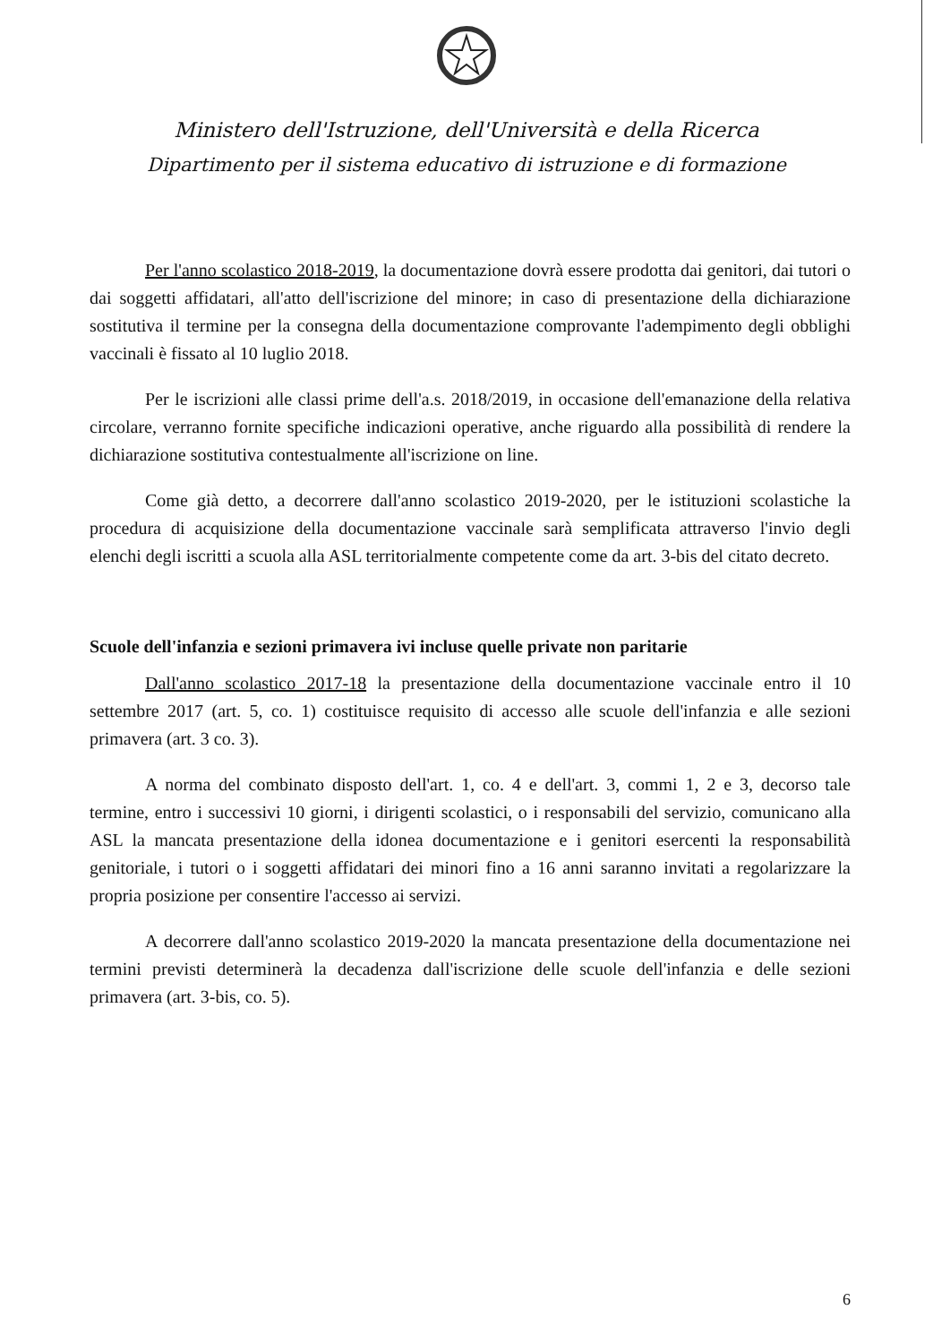Ministero dell'Istruzione, dell'Università e della Ricerca
Dipartimento per il sistema educativo di istruzione e di formazione
Per l'anno scolastico 2018-2019, la documentazione dovrà essere prodotta dai genitori, dai tutori o dai soggetti affidatari, all'atto dell'iscrizione del minore; in caso di presentazione della dichiarazione sostitutiva il termine per la consegna della documentazione comprovante l'adempimento degli obblighi vaccinali è fissato al 10 luglio 2018.
Per le iscrizioni alle classi prime dell'a.s. 2018/2019, in occasione dell'emanazione della relativa circolare, verranno fornite specifiche indicazioni operative, anche riguardo alla possibilità di rendere la dichiarazione sostitutiva contestualmente all'iscrizione on line.
Come già detto, a decorrere dall'anno scolastico 2019-2020, per le istituzioni scolastiche la procedura di acquisizione della documentazione vaccinale sarà semplificata attraverso l'invio degli elenchi degli iscritti a scuola alla ASL territorialmente competente come da art. 3-bis del citato decreto.
Scuole dell'infanzia e sezioni primavera ivi incluse quelle private non paritarie
Dall'anno scolastico 2017-18 la presentazione della documentazione vaccinale entro il 10 settembre 2017 (art. 5, co. 1) costituisce requisito di accesso alle scuole dell'infanzia e alle sezioni primavera (art. 3 co. 3).
A norma del combinato disposto dell'art. 1, co. 4 e dell'art. 3, commi 1, 2 e 3, decorso tale termine, entro i successivi 10 giorni, i dirigenti scolastici, o i responsabili del servizio, comunicano alla ASL la mancata presentazione della idonea documentazione e i genitori esercenti la responsabilità genitoriale, i tutori o i soggetti affidatari dei minori fino a 16 anni saranno invitati a regolarizzare la propria posizione per consentire l'accesso ai servizi.
A decorrere dall'anno scolastico 2019-2020 la mancata presentazione della documentazione nei termini previsti determinerà la decadenza dall'iscrizione delle scuole dell'infanzia e delle sezioni primavera (art. 3-bis, co. 5).
6